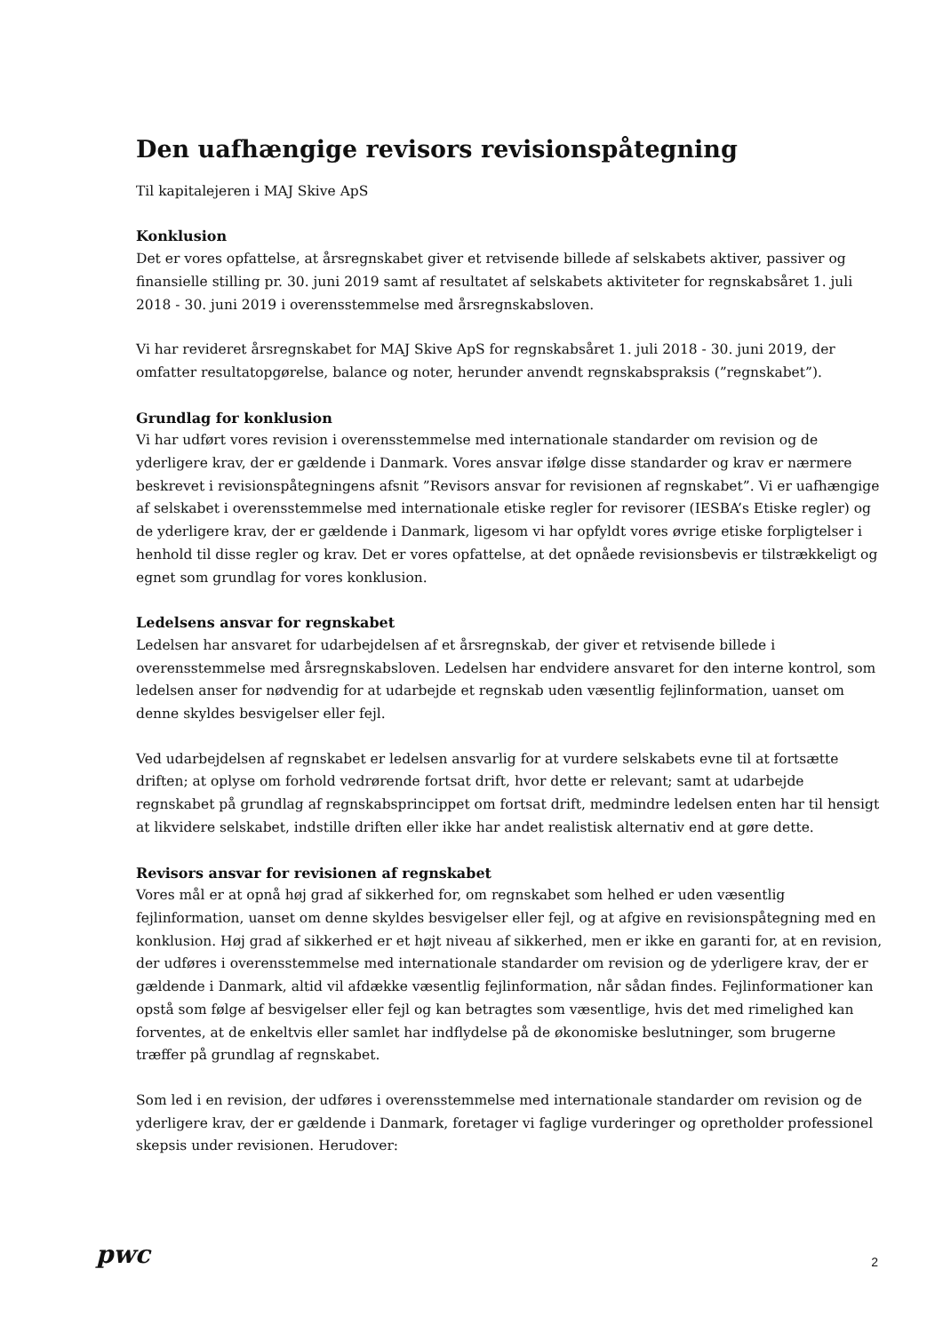Den uafhængige revisors revisionspåtegning
Til kapitalejeren i MAJ Skive ApS
Konklusion
Det er vores opfattelse, at årsregnskabet giver et retvisende billede af selskabets aktiver, passiver og finansielle stilling pr. 30. juni 2019 samt af resultatet af selskabets aktiviteter for regnskabsåret 1. juli 2018 - 30. juni 2019 i overensstemmelse med årsregnskabsloven.
Vi har revideret årsregnskabet for MAJ Skive ApS for regnskabsåret 1. juli 2018 - 30. juni 2019, der omfatter resultatopgørelse, balance og noter, herunder anvendt regnskabspraksis (”regnskabet”).
Grundlag for konklusion
Vi har udført vores revision i overensstemmelse med internationale standarder om revision og de yderligere krav, der er gældende i Danmark. Vores ansvar ifølge disse standarder og krav er nærmere beskrevet i revisionspåtegningens afsnit ”Revisors ansvar for revisionen af regnskabet”. Vi er uafhængige af selskabet i overensstemmelse med internationale etiske regler for revisorer (IESBA’s Etiske regler) og de yderligere krav, der er gældende i Danmark, ligesom vi har opfyldt vores øvrige etiske forpligtelser i henhold til disse regler og krav. Det er vores opfattelse, at det opnåede revisionsbevis er tilstrækkeligt og egnet som grundlag for vores konklusion.
Ledelsens ansvar for regnskabet
Ledelsen har ansvaret for udarbejdelsen af et årsregnskab, der giver et retvisende billede i overensstemmelse med årsregnskabsloven. Ledelsen har endvidere ansvaret for den interne kontrol, som ledelsen anser for nødvendig for at udarbejde et regnskab uden væsentlig fejlinformation, uanset om denne skyldes besvigelser eller fejl.
Ved udarbejdelsen af regnskabet er ledelsen ansvarlig for at vurdere selskabets evne til at fortsætte driften; at oplyse om forhold vedrørende fortsat drift, hvor dette er relevant; samt at udarbejde regnskabet på grundlag af regnskabsprincippet om fortsat drift, medmindre ledelsen enten har til hensigt at likvidere selskabet, indstille driften eller ikke har andet realistisk alternativ end at gøre dette.
Revisors ansvar for revisionen af regnskabet
Vores mål er at opnå høj grad af sikkerhed for, om regnskabet som helhed er uden væsentlig fejlinformation, uanset om denne skyldes besvigelser eller fejl, og at afgive en revisionspåtegning med en konklusion. Høj grad af sikkerhed er et højt niveau af sikkerhed, men er ikke en garanti for, at en revision, der udføres i overensstemmelse med internationale standarder om revision og de yderligere krav, der er gældende i Danmark, altid vil afdække væsentlig fejlinformation, når sådan findes. Fejlinformationer kan opstå som følge af besvigelser eller fejl og kan betragtes som væsentlige, hvis det med rimelighed kan forventes, at de enkeltvis eller samlet har indflydelse på de økonomiske beslutninger, som brugerne træffer på grundlag af regnskabet.
Som led i en revision, der udføres i overensstemmelse med internationale standarder om revision og de yderligere krav, der er gældende i Danmark, foretager vi faglige vurderinger og opretholder professionel skepsis under revisionen. Herudover:
pwc 2